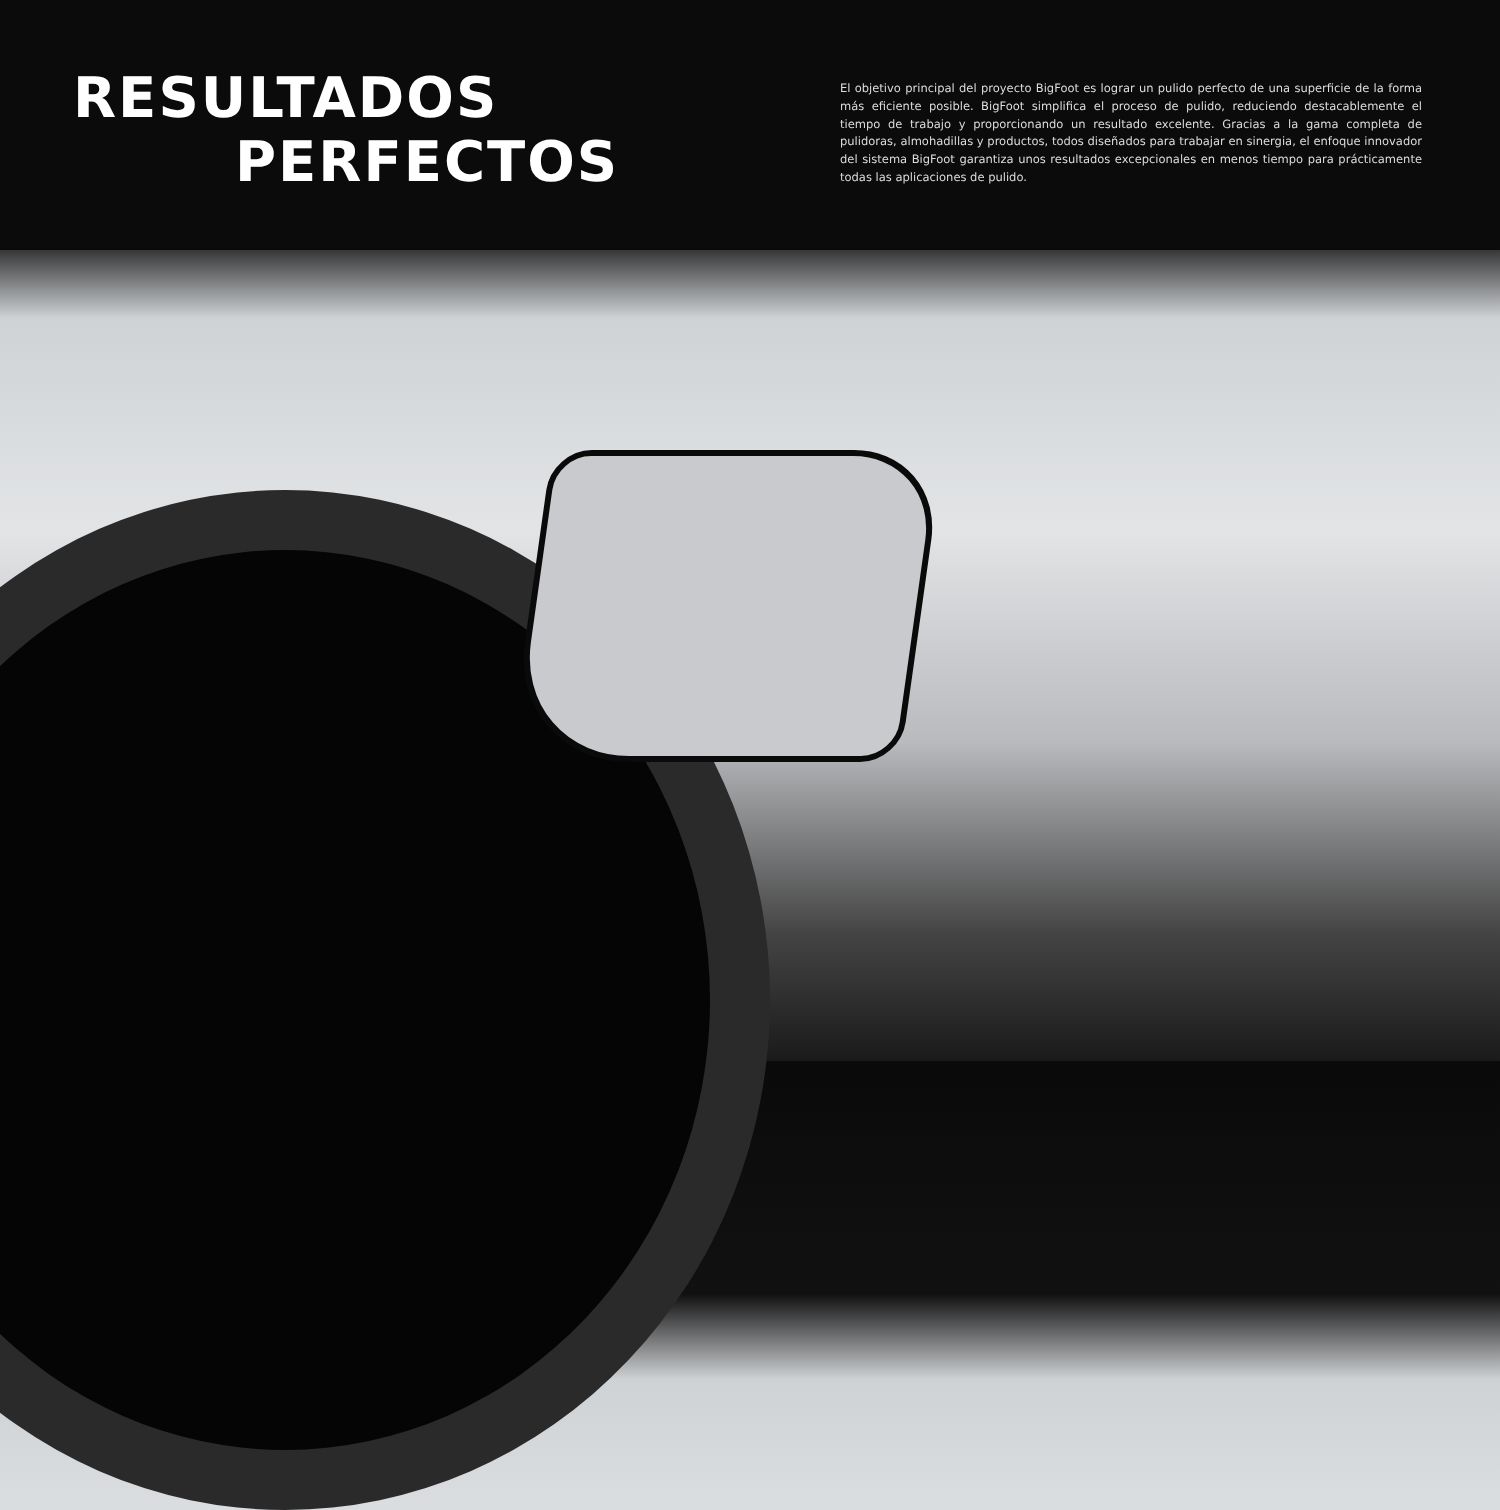RESULTADOS
PERFECTOS
El objetivo principal del proyecto BigFoot es lograr un pulido perfecto de una superficie de la forma más eficiente posible. BigFoot simplifica el proceso de pulido, reduciendo destacablemente el tiempo de trabajo y proporcionando un resultado excelente. Gracias a la gama completa de pulidoras, almohadillas y productos, todos diseñados para trabajar en sinergia, el enfoque innovador del sistema BigFoot garantiza unos resultados excepcionales en menos tiempo para prácticamente todas las aplicaciones de pulido.